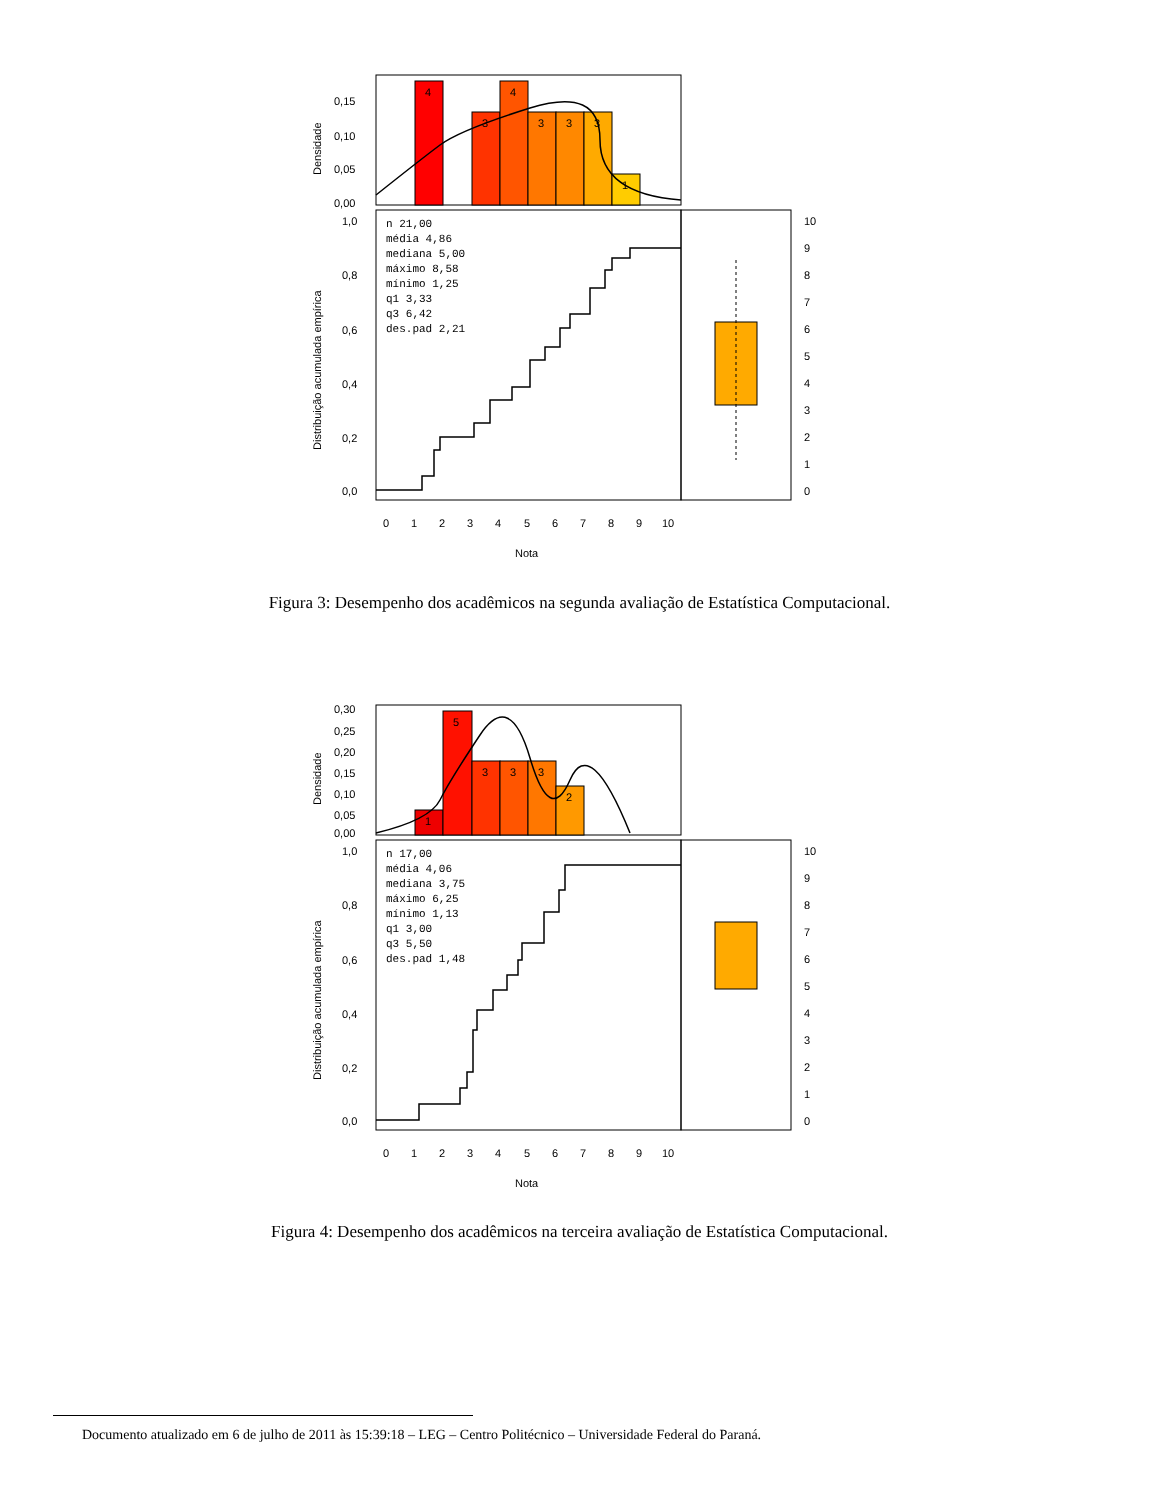4
3
4
3
3
3
1
0,15
0,10
0,05
0,00
1,0
0,8
0,6
0,4
0,2
0,0
Densidade
Distribuição acumulada empírica
n 21,00
média 4,86
mediana 5,00
máximo 8,58
mínimo 1,25
q1 3,33
q3 6,42
des.pad 2,21
10
9
8
7
6
5
4
3
2
1
0
0
1
2
3
4
5
6
7
8
9
10
Nota
Figura 3: Desempenho dos acadêmicos na segunda avaliação de Estatística Computacional.
1
5
3
3
3
2
0,30
0,25
0,20
0,15
0,10
0,05
0,00
1,0
0,8
0,6
0,4
0,2
0,0
Densidade
Distribuição acumulada empírica
n 17,00
média 4,06
mediana 3,75
máximo 6,25
mínimo 1,13
q1 3,00
q3 5,50
des.pad 1,48
10
9
8
7
6
5
4
3
2
1
0
0
1
2
3
4
5
6
7
8
9
10
Nota
Figura 4: Desempenho dos acadêmicos na terceira avaliação de Estatística Computacional.
Documento atualizado em 6 de julho de 2011 às 15:39:18 – LEG – Centro Politécnico – Universidade Federal do Paraná.